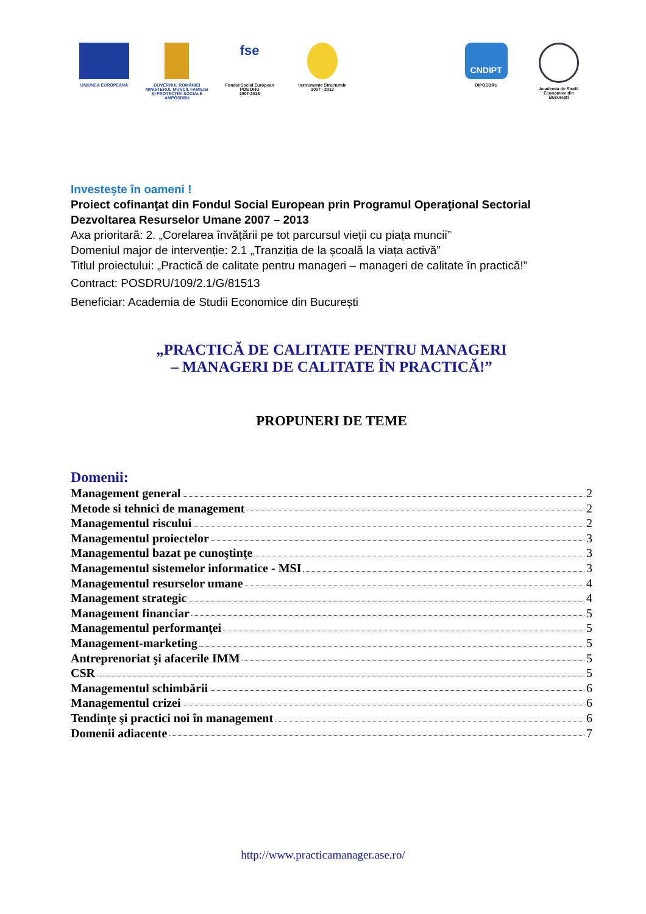UNIUNEA EUROPEANĂ GUVERNUL ROMÂNIEI
MINISTERUL MUNCII, FAMILIEI
ŞI PROTECŢIEI SOCIALE
AMPOSDRU
fse
Fondul Social European
POS DRU
2007-2013
Instrumente Structurale
2007 - 2013
CNDIPT
OIPOSDRU
Academia de Studii
Economice din
Bucureşti
Investeşte în oameni !
Proiect cofinanţat din Fondul Social European prin Programul Operaţional Sectorial Dezvoltarea Resurselor Umane 2007 – 2013
Axa prioritară: 2. „Corelarea învățării pe tot parcursul vieții cu piața muncii”
Domeniul major de intervenție: 2.1 „Tranziția de la școală la viața activă”
Titlul proiectului: „Practică de calitate pentru manageri – manageri de calitate în practică!”
Contract: POSDRU/109/2.1/G/81513
Beneficiar: Academia de Studii Economice din București
„PRACTICĂ DE CALITATE PENTRU MANAGERI
– MANAGERI DE CALITATE ÎN PRACTICĂ!”
PROPUNERI DE TEME
Domenii:
Management general 2
Metode si tehnici de management 2
Managementul riscului 2
Managementul proiectelor 3
Managementul bazat pe cunoştinţe 3
Managementul sistemelor informatice - MSI 3
Managementul resurselor umane 4
Management strategic 4
Management financiar 5
Managementul performanţei 5
Management-marketing 5
Antreprenoriat şi afacerile IMM 5
CSR 5
Managementul schimbării 6
Managementul crizei 6
Tendinţe şi practici noi în management 6
Domenii adiacente 7
http://www.practicamanager.ase.ro/